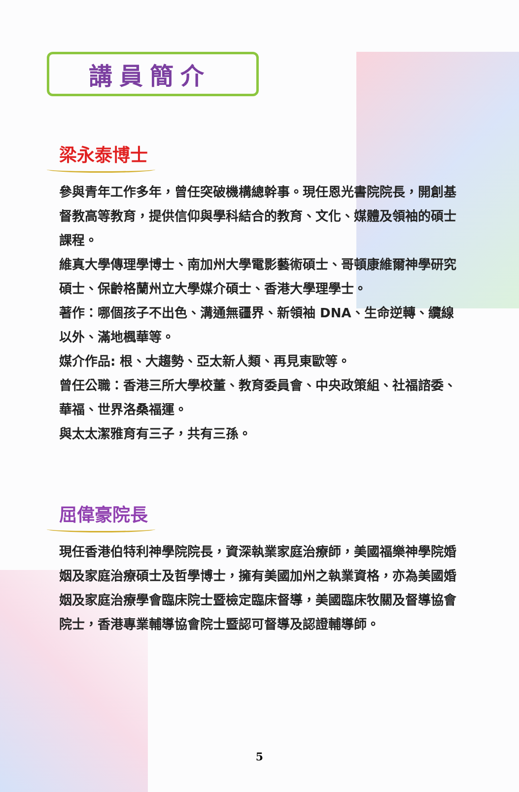講員簡介
梁永泰博士
參與青年工作多年，曾任突破機構總幹事。現任恩光書院院長，開創基督教高等教育，提供信仰與學科結合的教育、文化、媒體及領袖的碩士課程。
維真大學傳理學博士、南加州大學電影藝術碩士、哥頓康維爾神學研究碩士、保齡格蘭州立大學媒介碩士、香港大學理學士。
著作：哪個孩子不出色、溝通無疆界、新領袖 DNA、生命逆轉、纜線以外、滿地楓華等。
媒介作品: 根、大趨勢、亞太新人類、再見東歐等。
曾任公職：香港三所大學校董、教育委員會、中央政策組、社福諮委、華福、世界洛桑福運。
與太太潔雅育有三子，共有三孫。
屈偉豪院長
現任香港伯特利神學院院長，資深執業家庭治療師，美國福樂神學院婚姻及家庭治療碩士及哲學博士，擁有美國加州之執業資格，亦為美國婚姻及家庭治療學會臨床院士暨檢定臨床督導，美國臨床牧關及督導協會院士，香港專業輔導協會院士暨認可督導及認證輔導師。
5